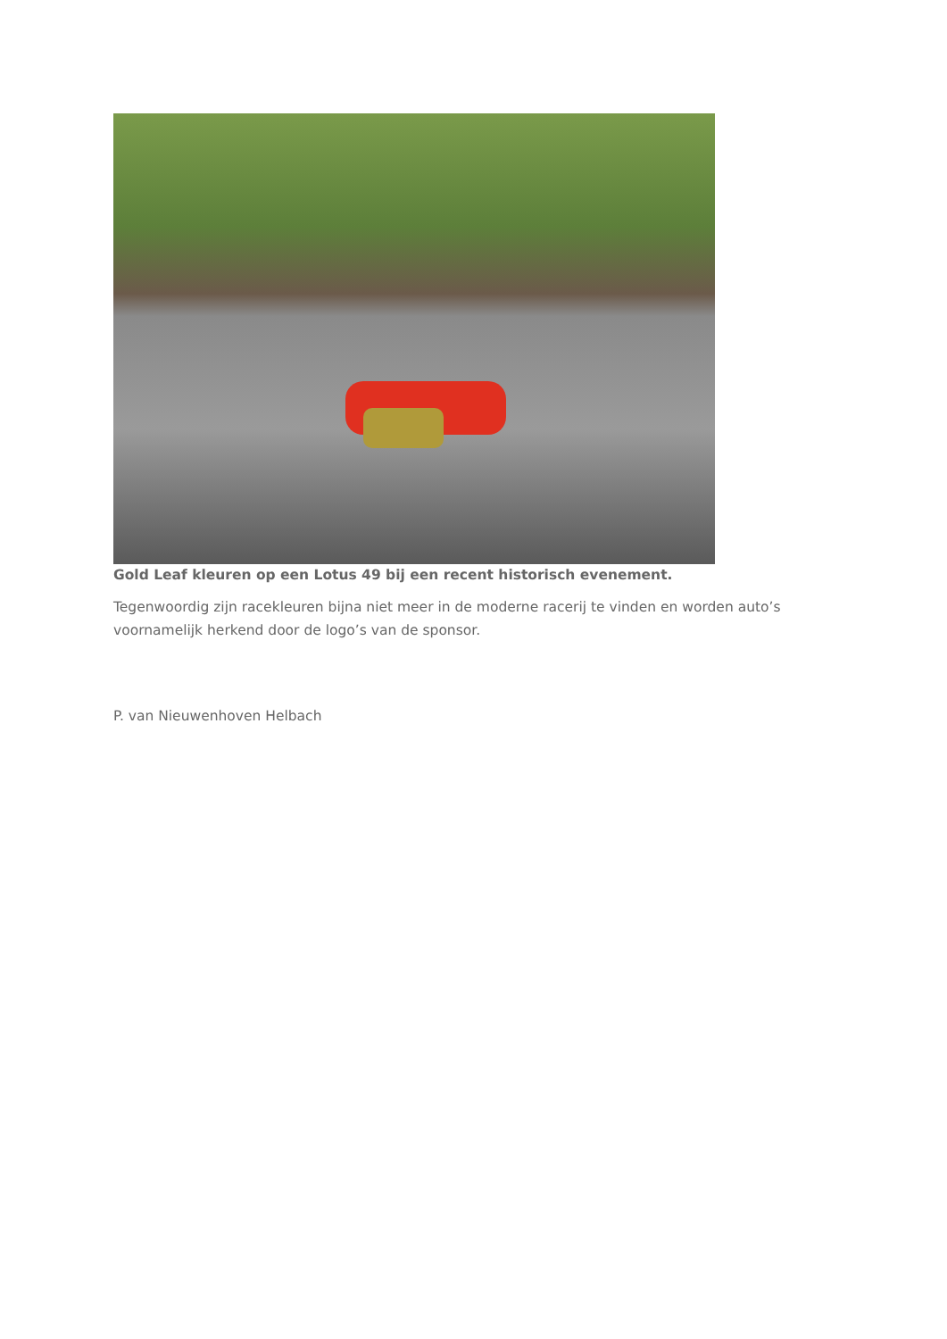Gold Leaf kleuren op een Lotus 49 bij een recent historisch evenement.
Tegenwoordig zijn racekleuren bijna niet meer in de moderne racerij te vinden en worden auto’s voornamelijk herkend door de logo’s van de sponsor.
P. van Nieuwenhoven Helbach